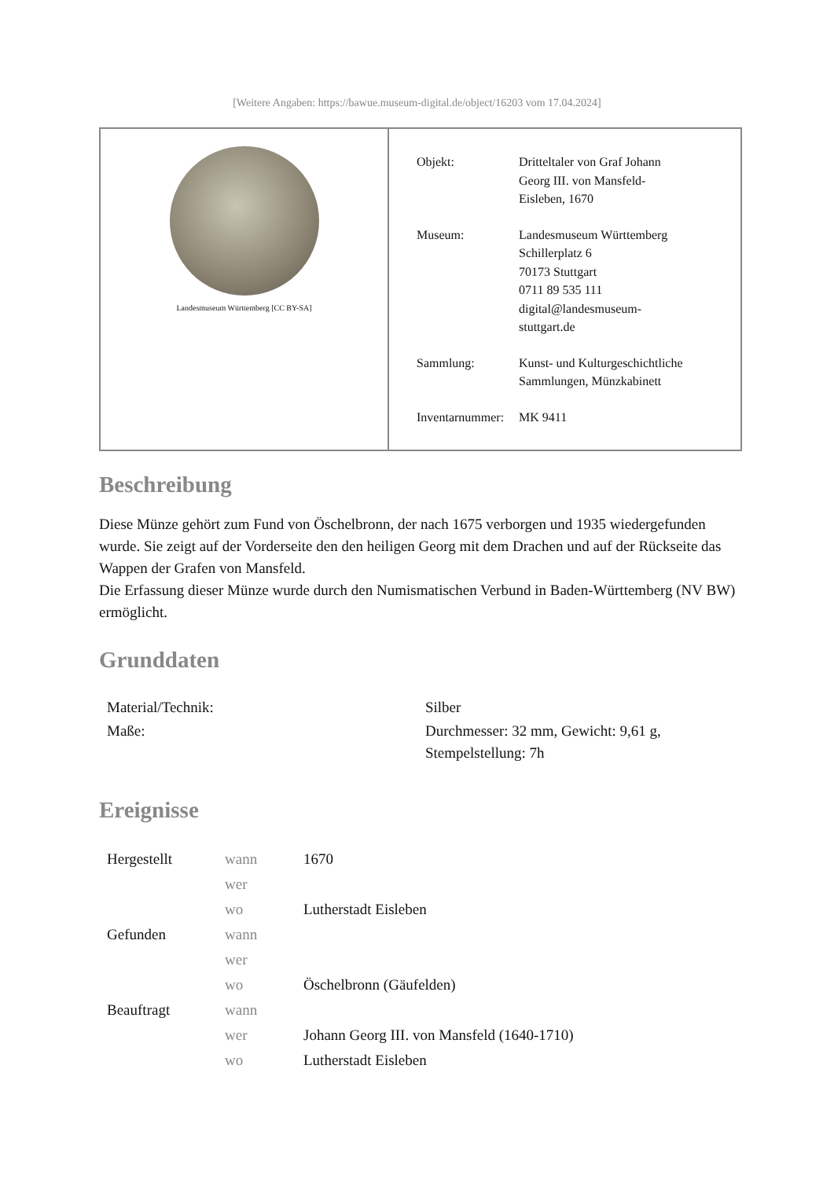[Weitere Angaben: https://bawue.museum-digital.de/object/16203 vom 17.04.2024]
Landesmuseum Württemberg [CC BY-SA]
| Objekt: | Dritteltaler von Graf Johann Georg III. von Mansfeld- Eisleben, 1670 |
| Museum: | Landesmuseum Württemberg Schillerplatz 6 70173 Stuttgart 0711 89 535 111 digital@landesmuseum- stuttgart.de |
| Sammlung: | Kunst- und Kulturgeschichtliche Sammlungen, Münzkabinett |
| Inventarnummer: | MK 9411 |
Beschreibung
Diese Münze gehört zum Fund von Öschelbronn, der nach 1675 verborgen und 1935 wiedergefunden wurde. Sie zeigt auf der Vorderseite den den heiligen Georg mit dem Drachen und auf der Rückseite das Wappen der Grafen von Mansfeld.
Die Erfassung dieser Münze wurde durch den Numismatischen Verbund in Baden-Württemberg (NV BW) ermöglicht.
Grunddaten
| Material/Technik: | Silber |
| Maße: | Durchmesser: 32 mm, Gewicht: 9,61 g, Stempelstellung: 7h |
Ereignisse
| Hergestellt | wann | 1670 |
| | wer | |
| | wo | Lutherstadt Eisleben |
| Gefunden | wann | |
| | wer | |
| | wo | Öschelbronn (Gäufelden) |
| Beauftragt | wann | |
| | wer | Johann Georg III. von Mansfeld (1640-1710) |
| | wo | Lutherstadt Eisleben |